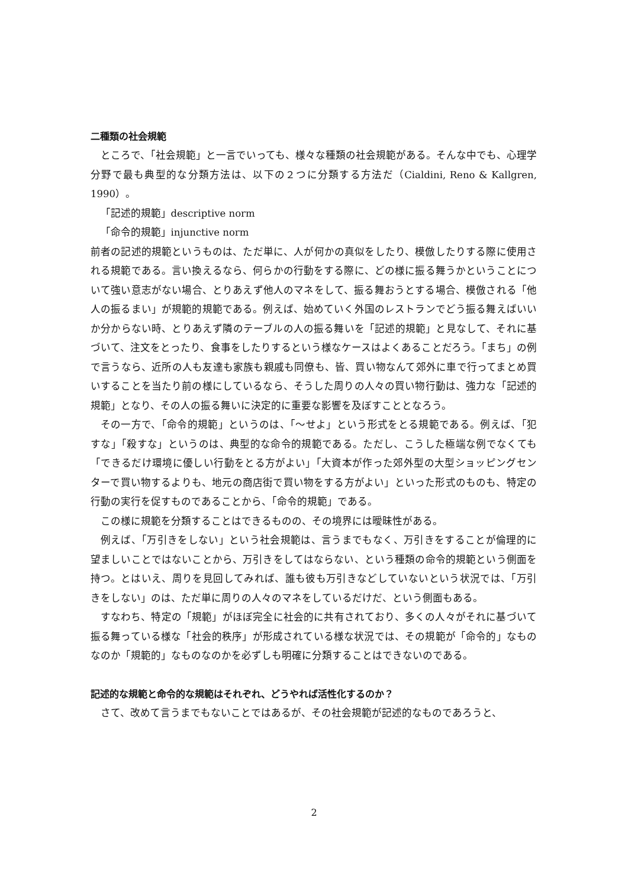二種類の社会規範
ところで、「社会規範」と一言でいっても、様々な種類の社会規範がある。そんな中でも、心理学分野で最も典型的な分類方法は、以下の２つに分類する方法だ（Cialdini, Reno & Kallgren, 1990）。
「記述的規範」descriptive norm
「命令的規範」injunctive norm
前者の記述的規範というものは、ただ単に、人が何かの真似をしたり、模倣したりする際に使用される規範である。言い換えるなら、何らかの行動をする際に、どの様に振る舞うかということについて強い意志がない場合、とりあえず他人のマネをして、振る舞おうとする場合、模倣される「他人の振るまい」が規範的規範である。例えば、始めていく外国のレストランでどう振る舞えばいいか分からない時、とりあえず隣のテーブルの人の振る舞いを「記述的規範」と見なして、それに基づいて、注文をとったり、食事をしたりするという様なケースはよくあることだろう。「まち」の例で言うなら、近所の人も友達も家族も親戚も同僚も、皆、買い物なんて郊外に車で行ってまとめ買いすることを当たり前の様にしているなら、そうした周りの人々の買い物行動は、強力な「記述的規範」となり、その人の振る舞いに決定的に重要な影響を及ぼすこととなろう。
その一方で、「命令的規範」というのは、「～せよ」という形式をとる規範である。例えば、「犯すな」「殺すな」というのは、典型的な命令的規範である。ただし、こうした極端な例でなくても「できるだけ環境に優しい行動をとる方がよい」「大資本が作った郊外型の大型ショッピングセンターで買い物するよりも、地元の商店街で買い物をする方がよい」といった形式のものも、特定の行動の実行を促すものであることから、「命令的規範」である。
この様に規範を分類することはできるものの、その境界には曖昧性がある。
例えば、「万引きをしない」という社会規範は、言うまでもなく、万引きをすることが倫理的に望ましいことではないことから、万引きをしてはならない、という種類の命令的規範という側面を持つ。とはいえ、周りを見回してみれば、誰も彼も万引きなどしていないという状況では、「万引きをしない」のは、ただ単に周りの人々のマネをしているだけだ、という側面もある。
すなわち、特定の「規範」がほぼ完全に社会的に共有されており、多くの人々がそれに基づいて振る舞っている様な「社会的秩序」が形成されている様な状況では、その規範が「命令的」なものなのか「規範的」なものなのかを必ずしも明確に分類することはできないのである。
記述的な規範と命令的な規範はそれぞれ、どうやれば活性化するのか？
さて、改めて言うまでもないことではあるが、その社会規範が記述的なものであろうと、
2